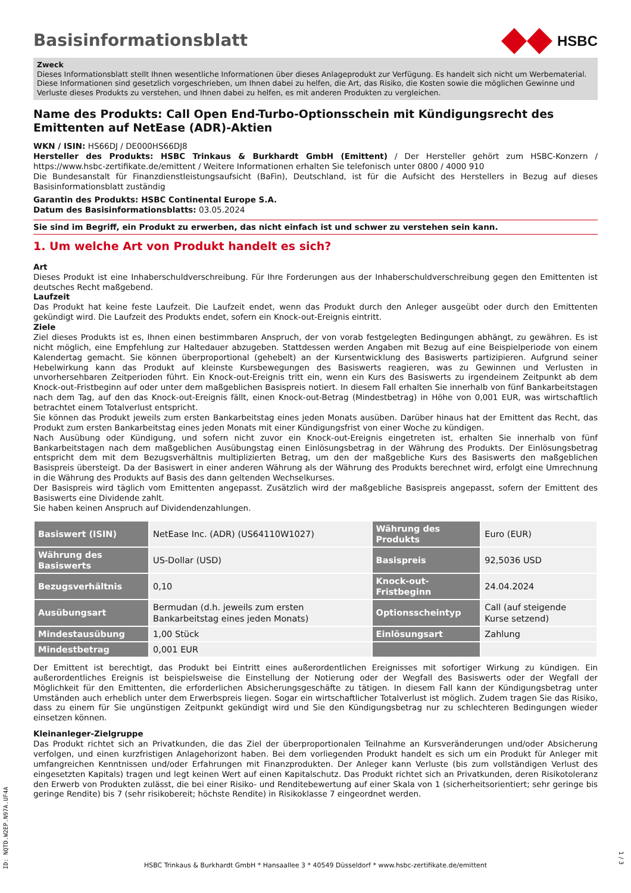Basisinformationsblatt
HSBC
Zweck
Dieses Informationsblatt stellt Ihnen wesentliche Informationen über dieses Anlageprodukt zur Verfügung. Es handelt sich nicht um Werbematerial. Diese Informationen sind gesetzlich vorgeschrieben, um Ihnen dabei zu helfen, die Art, das Risiko, die Kosten sowie die möglichen Gewinne und Verluste dieses Produkts zu verstehen, und Ihnen dabei zu helfen, es mit anderen Produkten zu vergleichen.
Name des Produkts: Call Open End-Turbo-Optionsschein mit Kündigungsrecht des Emittenten auf NetEase (ADR)-Aktien
WKN / ISIN: HS66DJ / DE000HS66DJ8
Hersteller des Produkts: HSBC Trinkaus & Burkhardt GmbH (Emittent) / Der Hersteller gehört zum HSBC-Konzern / https://www.hsbc-zertifikate.de/emittent / Weitere Informationen erhalten Sie telefonisch unter 0800 / 4000 910
Die Bundesanstalt für Finanzdienstleistungsaufsicht (BaFin), Deutschland, ist für die Aufsicht des Herstellers in Bezug auf dieses Basisinformationsblatt zuständig
Garantin des Produkts: HSBC Continental Europe S.A.
Datum des Basisinformationsblatts: 03.05.2024
Sie sind im Begriff, ein Produkt zu erwerben, das nicht einfach ist und schwer zu verstehen sein kann.
1. Um welche Art von Produkt handelt es sich?
Art
Dieses Produkt ist eine Inhaberschuldverschreibung. Für Ihre Forderungen aus der Inhaberschuldverschreibung gegen den Emittenten ist deutsches Recht maßgebend.
Laufzeit
Das Produkt hat keine feste Laufzeit. Die Laufzeit endet, wenn das Produkt durch den Anleger ausgeübt oder durch den Emittenten gekündigt wird. Die Laufzeit des Produkts endet, sofern ein Knock-out-Ereignis eintritt.
Ziele
Ziel dieses Produkts ist es, Ihnen einen bestimmbaren Anspruch, der von vorab festgelegten Bedingungen abhängt, zu gewähren. Es ist nicht möglich, eine Empfehlung zur Haltedauer abzugeben. Stattdessen werden Angaben mit Bezug auf eine Beispielperiode von einem Kalendertag gemacht. Sie können überproportional (gehebelt) an der Kursentwicklung des Basiswerts partizipieren. Aufgrund seiner Hebelwirkung kann das Produkt auf kleinste Kursbewegungen des Basiswerts reagieren, was zu Gewinnen und Verlusten in unvorhersehbaren Zeitperioden führt. Ein Knock-out-Ereignis tritt ein, wenn ein Kurs des Basiswerts zu irgendeinem Zeitpunkt ab dem Knock-out-Fristbeginn auf oder unter dem maßgeblichen Basispreis notiert. In diesem Fall erhalten Sie innerhalb von fünf Bankarbeitstagen nach dem Tag, auf den das Knock-out-Ereignis fällt, einen Knock-out-Betrag (Mindestbetrag) in Höhe von 0,001 EUR, was wirtschaftlich betrachtet einem Totalverlust entspricht.
Sie können das Produkt jeweils zum ersten Bankarbeitstag eines jeden Monats ausüben. Darüber hinaus hat der Emittent das Recht, das Produkt zum ersten Bankarbeitstag eines jeden Monats mit einer Kündigungsfrist von einer Woche zu kündigen.
Nach Ausübung oder Kündigung, und sofern nicht zuvor ein Knock-out-Ereignis eingetreten ist, erhalten Sie innerhalb von fünf Bankarbeitstagen nach dem maßgeblichen Ausübungstag einen Einlösungsbetrag in der Währung des Produkts. Der Einlösungsbetrag entspricht dem mit dem Bezugsverhältnis multiplizierten Betrag, um den der maßgebliche Kurs des Basiswerts den maßgeblichen Basispreis übersteigt. Da der Basiswert in einer anderen Währung als der Währung des Produkts berechnet wird, erfolgt eine Umrechnung in die Währung des Produkts auf Basis des dann geltenden Wechselkurses.
Der Basispreis wird täglich vom Emittenten angepasst. Zusätzlich wird der maßgebliche Basispreis angepasst, sofern der Emittent des Basiswerts eine Dividende zahlt.
Sie haben keinen Anspruch auf Dividendenzahlungen.
| Basiswert (ISIN) | NetEase Inc. (ADR) (US64110W1027) | Währung des Produkts | Euro (EUR) |
| Währung des Basiswerts | US-Dollar (USD) | Basispreis | 92,5036 USD |
| Bezugsverhältnis | 0,10 | Knock-out-Fristbeginn | 24.04.2024 |
| Ausübungsart | Bermudan (d.h. jeweils zum ersten Bankarbeitstag eines jeden Monats) | Optionsscheintyp | Call (auf steigende Kurse setzend) |
| Mindestausübung | 1,00 Stück | Einlösungsart | Zahlung |
| Mindestbetrag | 0,001 EUR | | |
Der Emittent ist berechtigt, das Produkt bei Eintritt eines außerordentlichen Ereignisses mit sofortiger Wirkung zu kündigen. Ein außerordentliches Ereignis ist beispielsweise die Einstellung der Notierung oder der Wegfall des Basiswerts oder der Wegfall der Möglichkeit für den Emittenten, die erforderlichen Absicherungsgeschäfte zu tätigen. In diesem Fall kann der Kündigungsbetrag unter Umständen auch erheblich unter dem Erwerbspreis liegen. Sogar ein wirtschaftlicher Totalverlust ist möglich. Zudem tragen Sie das Risiko, dass zu einem für Sie ungünstigen Zeitpunkt gekündigt wird und Sie den Kündigungsbetrag nur zu schlechteren Bedingungen wieder einsetzen können.
Kleinanleger-Zielgruppe
Das Produkt richtet sich an Privatkunden, die das Ziel der überproportionalen Teilnahme an Kursveränderungen und/oder Absicherung verfolgen, und einen kurzfristigen Anlagehorizont haben. Bei dem vorliegenden Produkt handelt es sich um ein Produkt für Anleger mit umfangreichen Kenntnissen und/oder Erfahrungen mit Finanzprodukten. Der Anleger kann Verluste (bis zum vollständigen Verlust des eingesetzten Kapitals) tragen und legt keinen Wert auf einen Kapitalschutz. Das Produkt richtet sich an Privatkunden, deren Risikotoleranz den Erwerb von Produkten zulässt, die bei einer Risiko- und Renditebewertung auf einer Skala von 1 (sicherheitsorientiert; sehr geringe bis geringe Rendite) bis 7 (sehr risikobereit; höchste Rendite) in Risikoklasse 7 eingeordnet werden.
ID: NQTD.W2EP.N97A.UF4A
HSBC Trinkaus & Burkhardt GmbH * Hansaallee 3 * 40549 Düsseldorf * www.hsbc-zertifikate.de/emittent
1 / 3